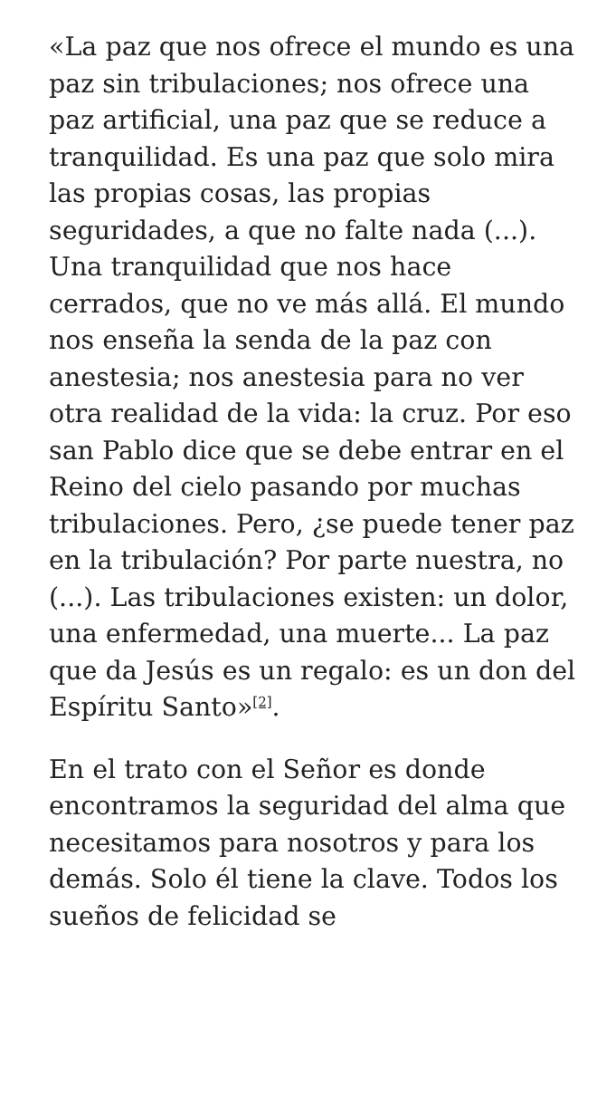«La paz que nos ofrece el mundo es una paz sin tribulaciones; nos ofrece una paz artificial, una paz que se reduce a tranquilidad. Es una paz que solo mira las propias cosas, las propias seguridades, a que no falte nada (...). Una tranquilidad que nos hace cerrados, que no ve más allá. El mundo nos enseña la senda de la paz con anestesia; nos anestesia para no ver otra realidad de la vida: la cruz. Por eso san Pablo dice que se debe entrar en el Reino del cielo pasando por muchas tribulaciones. Pero, ¿se puede tener paz en la tribulación? Por parte nuestra, no (...). Las tribulaciones existen: un dolor, una enfermedad, una muerte... La paz que da Jesús es un regalo: es un don del Espíritu Santo»<sup>[2]</sup>.
En el trato con el Señor es donde encontramos la seguridad del alma que necesitamos para nosotros y para los demás. Solo él tiene la clave. Todos los sueños de felicidad se